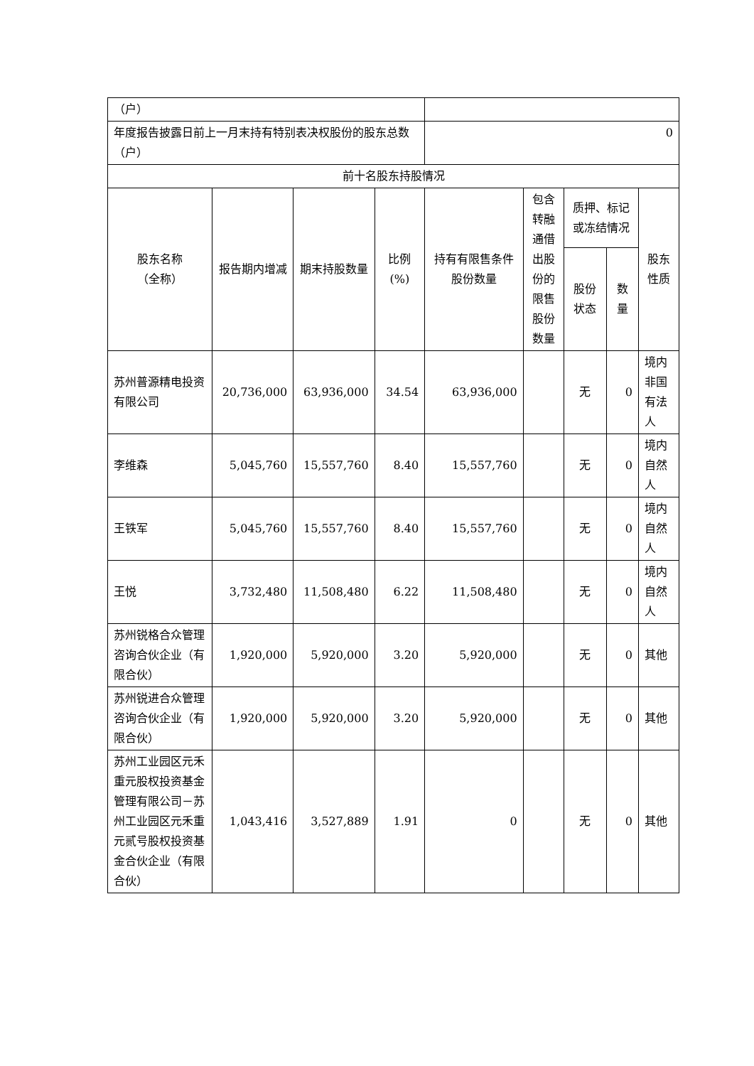| （户） | | | | | | | | |
| 年度报告披露日前上一月末持有特别表决权股份的股东总数（户） | | | | 0 | | | | |
| 前十名股东持股情况 | | | | | | | | |
| 股东名称 （全称） | 报告期内增减 | 期末持股数量 | 比例(%) | 持有有限售条件股份数量 | 包含转融通借出股份的限售股份数量 | 质押、标记或冻结情况 | | 股东性质 |
| | | | | | | 股份状态 | 数量 | |
| 苏州普源精电投资有限公司 | 20,736,000 | 63,936,000 | 34.54 | 63,936,000 | | 无 | 0 | 境内非国有法人 |
| 李维森 | 5,045,760 | 15,557,760 | 8.40 | 15,557,760 | | 无 | 0 | 境内自然人 |
| 王铁军 | 5,045,760 | 15,557,760 | 8.40 | 15,557,760 | | 无 | 0 | 境内自然人 |
| 王悦 | 3,732,480 | 11,508,480 | 6.22 | 11,508,480 | | 无 | 0 | 境内自然人 |
| 苏州锐格合众管理咨询合伙企业（有限合伙） | 1,920,000 | 5,920,000 | 3.20 | 5,920,000 | | 无 | 0 | 其他 |
| 苏州锐进合众管理咨询合伙企业（有限合伙） | 1,920,000 | 5,920,000 | 3.20 | 5,920,000 | | 无 | 0 | 其他 |
| 苏州工业园区元禾重元股权投资基金管理有限公司－苏州工业园区元禾重元贰号股权投资基金合伙企业（有限合伙） | 1,043,416 | 3,527,889 | 1.91 | 0 | | 无 | 0 | 其他 |